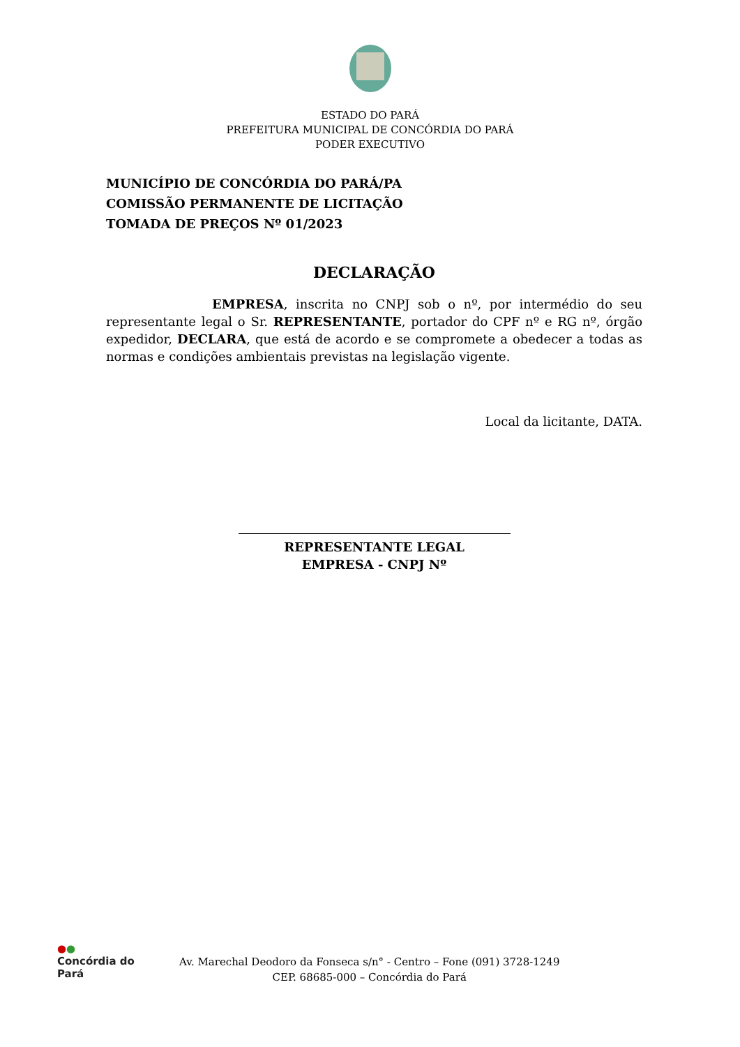ESTADO DO PARÁ
PREFEITURA MUNICIPAL DE CONCÓRDIA DO PARÁ
PODER EXECUTIVO
MUNICÍPIO DE CONCÓRDIA DO PARÁ/PA
COMISSÃO PERMANENTE DE LICITAÇÃO
TOMADA DE PREÇOS Nº 01/2023
DECLARAÇÃO
EMPRESA, inscrita no CNPJ sob o nº, por intermédio do seu representante legal o Sr. REPRESENTANTE, portador do CPF nº e RG nº, órgão expedidor, DECLARA, que está de acordo e se compromete a obedecer a todas as normas e condições ambientais previstas na legislação vigente.
Local da licitante, DATA.
REPRESENTANTE LEGAL
EMPRESA - CNPJ Nº
●●
Concórdia do Pará
Av. Marechal Deodoro da Fonseca s/n° - Centro – Fone (091) 3728-1249
CEP. 68685-000 – Concórdia do Pará